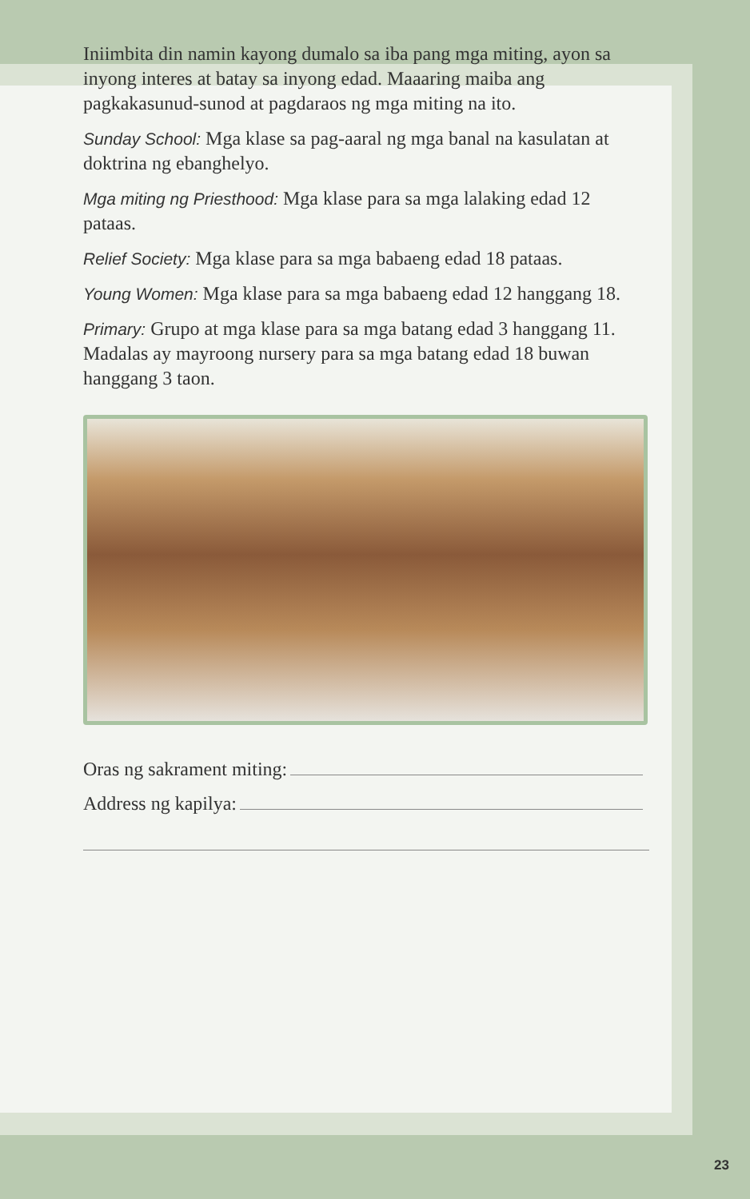Iniimbita din namin kayong dumalo sa iba pang mga miting, ayon sa inyong interes at batay sa inyong edad. Maaaring maiba ang pagkakasunud-sunod at pagdaraos ng mga miting na ito.
Sunday School: Mga klase sa pag-aaral ng mga banal na kasulatan at doktrina ng ebanghelyo.
Mga miting ng Priesthood: Mga klase para sa mga lalaking edad 12 pataas.
Relief Society: Mga klase para sa mga babaeng edad 18 pataas.
Young Women: Mga klase para sa mga babaeng edad 12 hanggang 18.
Primary: Grupo at mga klase para sa mga batang edad 3 hanggang 11. Madalas ay mayroong nursery para sa mga batang edad 18 buwan hanggang 3 taon.
Oras ng sakrament miting:
Address ng kapilya:
23